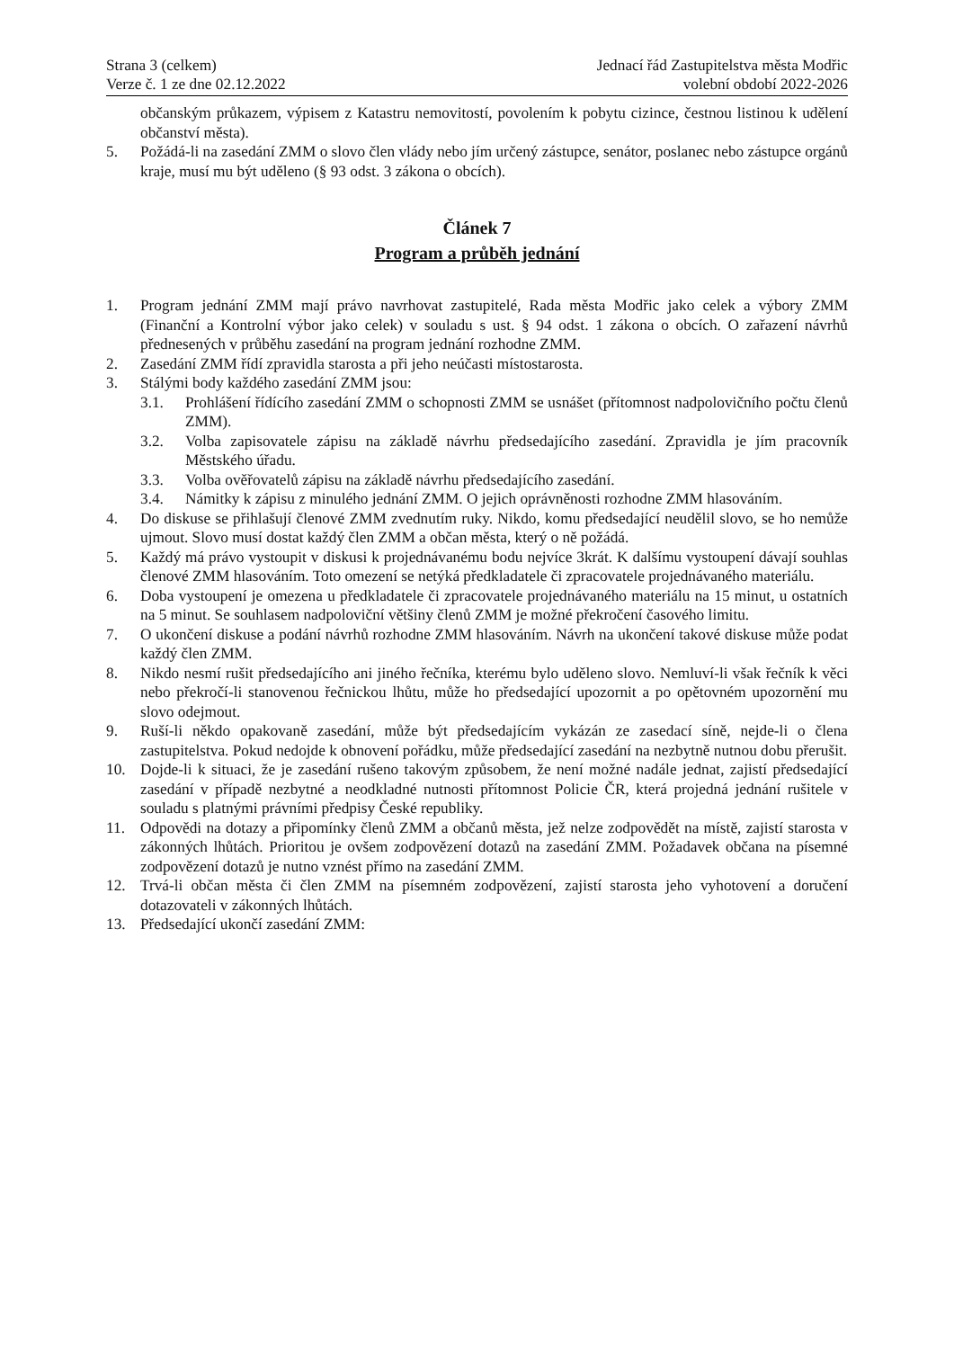Strana 3 (celkem)
Verze č. 1 ze dne 02.12.2022
Jednací řád Zastupitelstva města Modřic
volební období 2022-2026
občanským průkazem, výpisem z Katastru nemovitostí, povolením k pobytu cizince, čestnou listinou k udělení občanství města).
5. Požádá-li na zasedání ZMM o slovo člen vlády nebo jím určený zástupce, senátor, poslanec nebo zástupce orgánů kraje, musí mu být uděleno (§ 93 odst. 3 zákona o obcích).
Článek 7
Program a průběh jednání
1. Program jednání ZMM mají právo navrhovat zastupitelé, Rada města Modřic jako celek a výbory ZMM (Finanční a Kontrolní výbor jako celek) v souladu s ust. § 94 odst. 1 zákona o obcích. O zařazení návrhů přednesených v průběhu zasedání na program jednání rozhodne ZMM.
2. Zasedání ZMM řídí zpravidla starosta a při jeho neúčasti místostarosta.
3. Stálými body každého zasedání ZMM jsou:
3.1. Prohlášení řídícího zasedání ZMM o schopnosti ZMM se usnášet (přítomnost nadpolovičního počtu členů ZMM).
3.2. Volba zapisovatele zápisu na základě návrhu předsedajícího zasedání. Zpravidla je jím pracovník Městského úřadu.
3.3. Volba ověřovatelů zápisu na základě návrhu předsedajícího zasedání.
3.4. Námitky k zápisu z minulého jednání ZMM. O jejich oprávněnosti rozhodne ZMM hlasováním.
4. Do diskuse se přihlašují členové ZMM zvednutím ruky. Nikdo, komu předsedající neudělil slovo, se ho nemůže ujmout. Slovo musí dostat každý člen ZMM a občan města, který o ně požádá.
5. Každý má právo vystoupit v diskusi k projednávanému bodu nejvíce 3krát. K dalšímu vystoupení dávají souhlas členové ZMM hlasováním. Toto omezení se netýká předkladatele či zpracovatele projednávaného materiálu.
6. Doba vystoupení je omezena u předkladatele či zpracovatele projednávaného materiálu na 15 minut, u ostatních na 5 minut. Se souhlasem nadpoloviční většiny členů ZMM je možné překročení časového limitu.
7. O ukončení diskuse a podání návrhů rozhodne ZMM hlasováním. Návrh na ukončení takové diskuse může podat každý člen ZMM.
8. Nikdo nesmí rušit předsedajícího ani jiného řečníka, kterému bylo uděleno slovo. Nemluví-li však řečník k věci nebo překročí-li stanovenou řečnickou lhůtu, může ho předsedající upozornit a po opětovném upozornění mu slovo odejmout.
9. Ruší-li někdo opakovaně zasedání, může být předsedajícím vykázán ze zasedací síně, nejde-li o člena zastupitelstva. Pokud nedojde k obnovení pořádku, může předsedající zasedání na nezbytně nutnou dobu přerušit.
10. Dojde-li k situaci, že je zasedání rušeno takovým způsobem, že není možné nadále jednat, zajistí předsedající zasedání v případě nezbytné a neodkladné nutnosti přítomnost Policie ČR, která projedná jednání rušitele v souladu s platnými právními předpisy České republiky.
11. Odpovědi na dotazy a připomínky členů ZMM a občanů města, jež nelze zodpovědět na místě, zajistí starosta v zákonných lhůtách. Prioritou je ovšem zodpovězení dotazů na zasedání ZMM. Požadavek občana na písemné zodpovězení dotazů je nutno vznést přímo na zasedání ZMM.
12. Trvá-li občan města či člen ZMM na písemném zodpovězení, zajistí starosta jeho vyhotovení a doručení dotazovateli v zákonných lhůtách.
13. Předsedající ukončí zasedání ZMM: